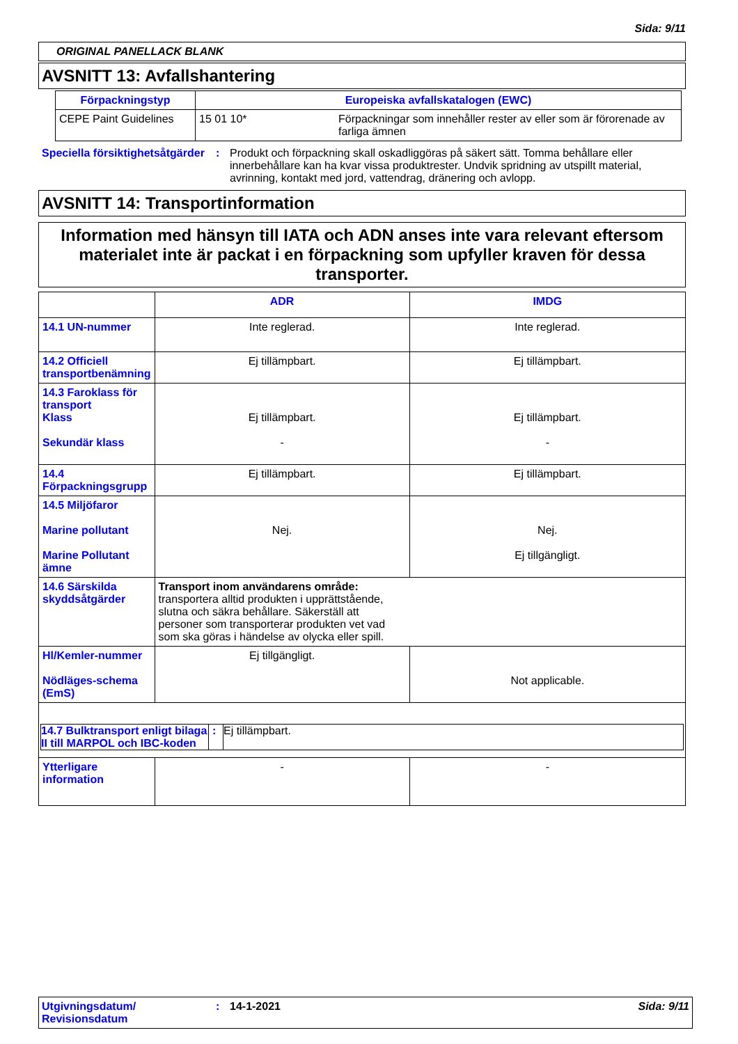Sida: 9/11
ORIGINAL PANELLACK BLANK
AVSNITT 13: Avfallshantering
| Förpackningstyp | Europeiska avfallskatalogen (EWC) | |
| CEPE Paint Guidelines | 15 01 10* | Förpackningar som innehåller rester av eller som är förorenade av farliga ämnen |
| Speciella försiktighetsåtgärder | : | Produkt och förpackning skall oskadliggöras på säkert sätt. Tomma behållare eller innerbehållare kan ha kvar vissa produktrester. Undvik spridning av utspillt material, avrinning, kontakt med jord, vattendrag, dränering och avlopp. |
AVSNITT 14: Transportinformation
Information med hänsyn till IATA och ADN anses inte vara relevant eftersom materialet inte är packat i en förpackning som upfyller kraven för dessa transporter.
| | ADR | IMDG |
| 14.1 UN-nummer | Inte reglerad. | Inte reglerad. |
| 14.2 Officiell transportbenämning | Ej tillämpbart. | Ej tillämpbart. |
| 14.3 Faroklass för transport Klass Sekundär klass | Ej tillämpbart. - | Ej tillämpbart. - |
| 14.4 Förpackningsgrupp | Ej tillämpbart. | Ej tillämpbart. |
| 14.5 Miljöfaror Marine pollutant Marine Pollutant ämne | Nej. | Nej. Ej tillgängligt. |
| 14.6 Särskilda skyddsåtgärder | Transport inom användarens område: transportera alltid produkten i upprättstående, slutna och säkra behållare. Säkerställ att personer som transporterar produkten vet vad som ska göras i händelse av olycka eller spill. | |
| Hl/Kemler-nummer Nödläges-schema (EmS) | Ej tillgängligt. | Not applicable. |
| / 14.7 Bulktransport enligt bilaga II till MARPOL och IBC-koden / : / Ej tillämpbart. / | | |
| Ytterligare information | - | - |
| Utgivningsdatum/ Revisionsdatum | : | 14-1-2021 | Sida: 9/11 |